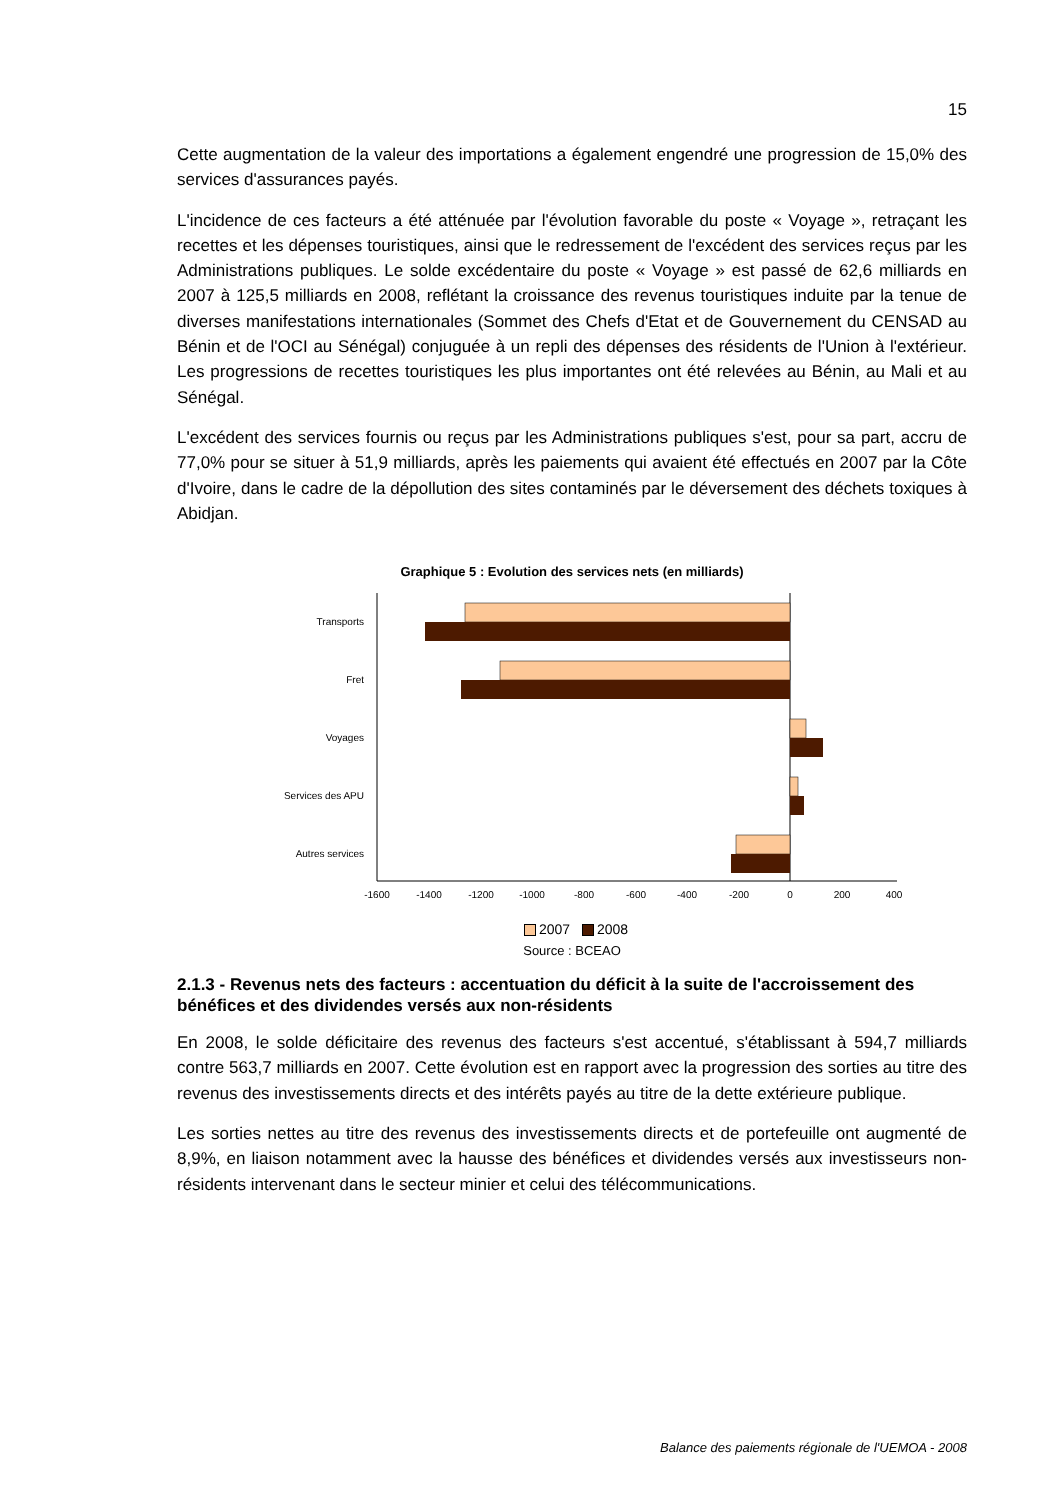15
Cette augmentation de la valeur des importations a également engendré une progression de 15,0% des services d'assurances payés.
L'incidence de ces facteurs a été atténuée par l'évolution favorable du poste « Voyage », retraçant les recettes et les dépenses touristiques, ainsi que le redressement de l'excédent des services reçus par les Administrations publiques. Le solde excédentaire du poste « Voyage » est passé de 62,6 milliards en 2007 à 125,5 milliards en 2008, reflétant la croissance des revenus touristiques induite par la tenue de diverses manifestations internationales (Sommet des Chefs d'Etat et de Gouvernement du CENSAD au Bénin et de l'OCI au Sénégal) conjuguée à un repli des dépenses des résidents de l'Union à l'extérieur. Les progressions de recettes touristiques les plus importantes ont été relevées au Bénin, au Mali et au Sénégal.
L'excédent des services fournis ou reçus par les Administrations publiques s'est, pour sa part, accru de 77,0% pour se situer à 51,9 milliards, après les paiements qui avaient été effectués en 2007 par la Côte d'Ivoire, dans le cadre de la dépollution des sites contaminés par le déversement des déchets toxiques à Abidjan.
Graphique 5 : Evolution des services nets (en milliards)
Transports
Fret
Voyages
Services des APU
Autres services
-1600
-1400
-1200
-1000
-800
-600
-400
-200
0
200
400
2007 2008
Source : BCEAO
2.1.3 - Revenus nets des facteurs : accentuation du déficit à la suite de l'accroissement des bénéfices et des dividendes versés aux non-résidents
En 2008, le solde déficitaire des revenus des facteurs s'est accentué, s'établissant à 594,7 milliards contre 563,7 milliards en 2007. Cette évolution est en rapport avec la progression des sorties au titre des revenus des investissements directs et des intérêts payés au titre de la dette extérieure publique.
Les sorties nettes au titre des revenus des investissements directs et de portefeuille ont augmenté de 8,9%, en liaison notamment avec la hausse des bénéfices et dividendes versés aux investisseurs non-résidents intervenant dans le secteur minier et celui des télécommunications.
Balance des paiements régionale de l'UEMOA - 2008